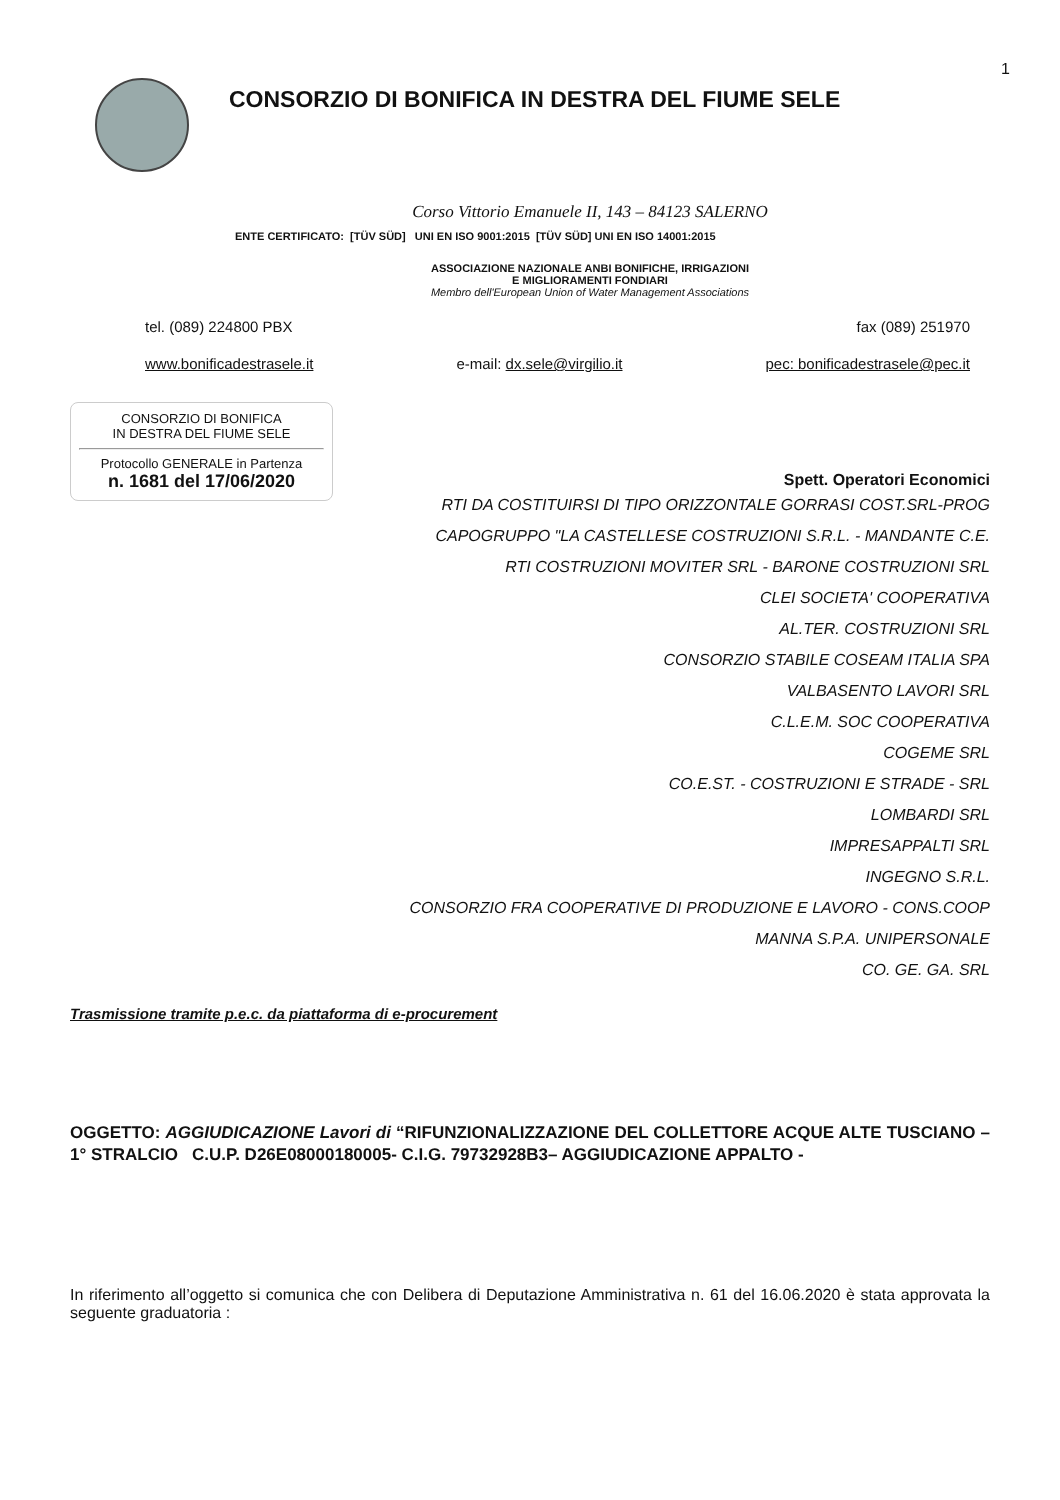1
CONSORZIO DI BONIFICA IN DESTRA DEL FIUME SELE
Corso Vittorio Emanuele II, 143 – 84123 SALERNO
ENTE CERTIFICATO: [TÜV SÜD] UNI EN ISO 9001:2015 [TÜV SÜD] UNI EN ISO 14001:2015
ASSOCIAZIONE NAZIONALE ANBI BONIFICHE, IRRIGAZIONI
E MIGLIORAMENTI FONDIARI
Membro dell'European Union of Water Management Associations
tel. (089) 224800 PBX fax (089) 251970
www.bonificadestrasele.it e-mail: dx.sele@virgilio.it pec: bonificadestrasele@pec.it
CONSORZIO DI BONIFICA
IN DESTRA DEL FIUME SELE
Protocollo GENERALE in Partenza
n. 1681 del 17/06/2020
Spett. Operatori Economici
RTI DA COSTITUIRSI DI TIPO ORIZZONTALE GORRASI COST.SRL-PROG
CAPOGRUPPO "LA CASTELLESE COSTRUZIONI S.R.L. - MANDANTE C.E.
RTI COSTRUZIONI MOVITER SRL - BARONE COSTRUZIONI SRL
CLEI SOCIETA' COOPERATIVA
AL.TER. COSTRUZIONI SRL
CONSORZIO STABILE COSEAM ITALIA SPA
VALBASENTO LAVORI SRL
C.L.E.M. SOC COOPERATIVA
COGEME SRL
CO.E.ST. - COSTRUZIONI E STRADE - SRL
LOMBARDI SRL
IMPRESAPPALTI SRL
INGEGNO S.R.L.
CONSORZIO FRA COOPERATIVE DI PRODUZIONE E LAVORO - CONS.COOP
MANNA S.P.A. UNIPERSONALE
CO. GE. GA. SRL
Trasmissione tramite p.e.c. da piattaforma di e-procurement
OGGETTO: AGGIUDICAZIONE Lavori di “RIFUNZIONALIZZAZIONE DEL COLLETTORE ACQUE ALTE TUSCIANO – 1° STRALCIO C.U.P. D26E08000180005- C.I.G. 79732928B3– AGGIUDICAZIONE APPALTO -
In riferimento all’oggetto si comunica che con Delibera di Deputazione Amministrativa n. 61 del 16.06.2020 è stata approvata la seguente graduatoria :